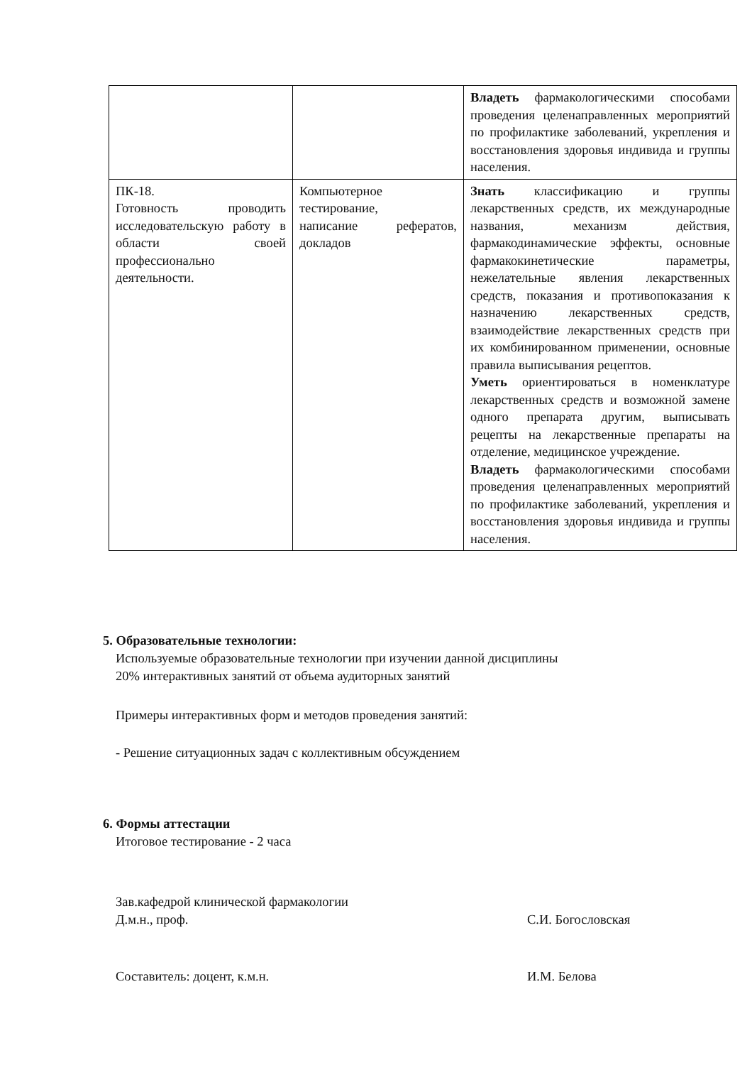| | | Владеть фармакологическими способами проведения целенаправленных мероприятий по профилактике заболеваний, укрепления и восстановления здоровья индивида и группы населения. |
| ПК-18. Готовность проводить исследовательскую работу в области своей профессионально деятельности. | Компьютерное тестирование, написание рефератов, докладов | Знать классификацию и группы лекарственных средств, их международные названия, механизм действия, фармакодинамические эффекты, основные фармакокинетические параметры, нежелательные явления лекарственных средств, показания и противопоказания к назначению лекарственных средств, взаимодействие лекарственных средств при их комбинированном применении, основные правила выписывания рецептов. Уметь ориентироваться в номенклатуре лекарственных средств и возможной замене одного препарата другим, выписывать рецепты на лекарственные препараты на отделение, медицинское учреждение. Владеть фармакологическими способами проведения целенаправленных мероприятий по профилактике заболеваний, укрепления и восстановления здоровья индивида и группы населения. |
5. Образовательные технологии:
Используемые образовательные технологии при изучении данной дисциплины
20% интерактивных занятий от объема аудиторных занятий
Примеры интерактивных форм и методов проведения занятий:
- Решение ситуационных задач с коллективным обсуждением
6. Формы аттестации
Итоговое тестирование - 2 часа
Зав.кафедрой клинической фармакологии
Д.м.н., проф.
С.И. Богословская
Составитель: доцент, к.м.н. И.М. Белова